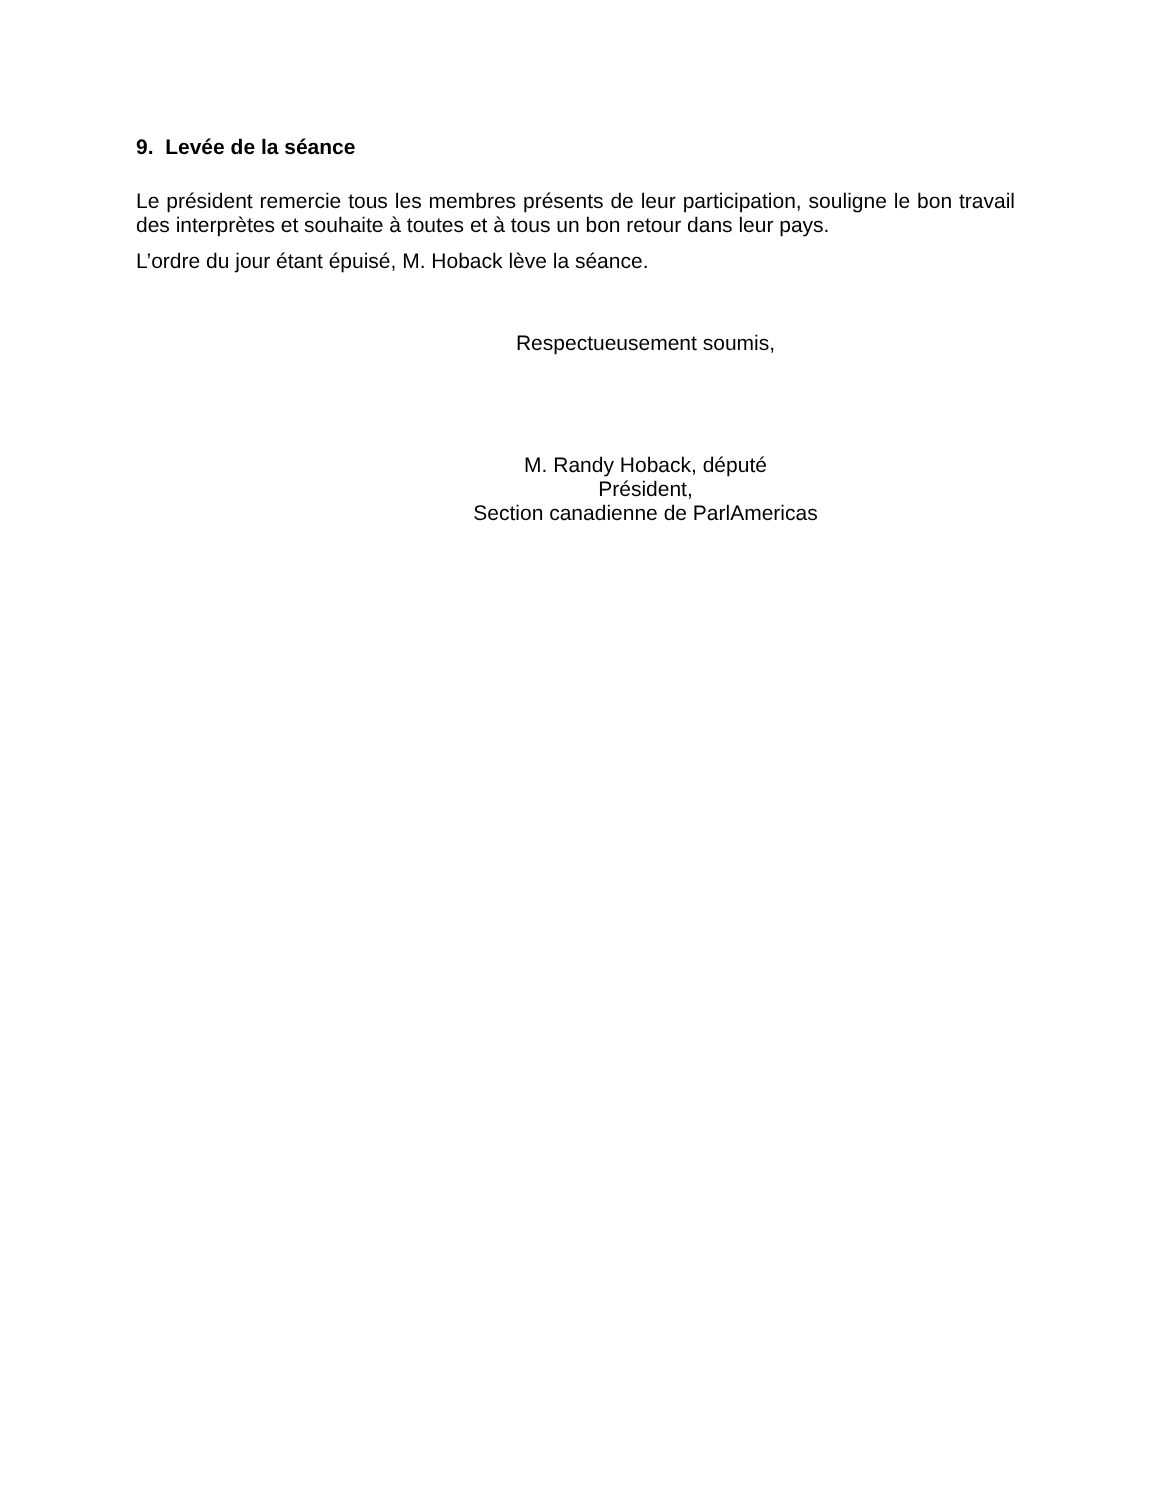9. Levée de la séance
Le président remercie tous les membres présents de leur participation, souligne le bon travail des interprètes et souhaite à toutes et à tous un bon retour dans leur pays.
L’ordre du jour étant épuisé, M. Hoback lève la séance.
Respectueusement soumis,
M. Randy Hoback, député
Président,
Section canadienne de ParlAmericas